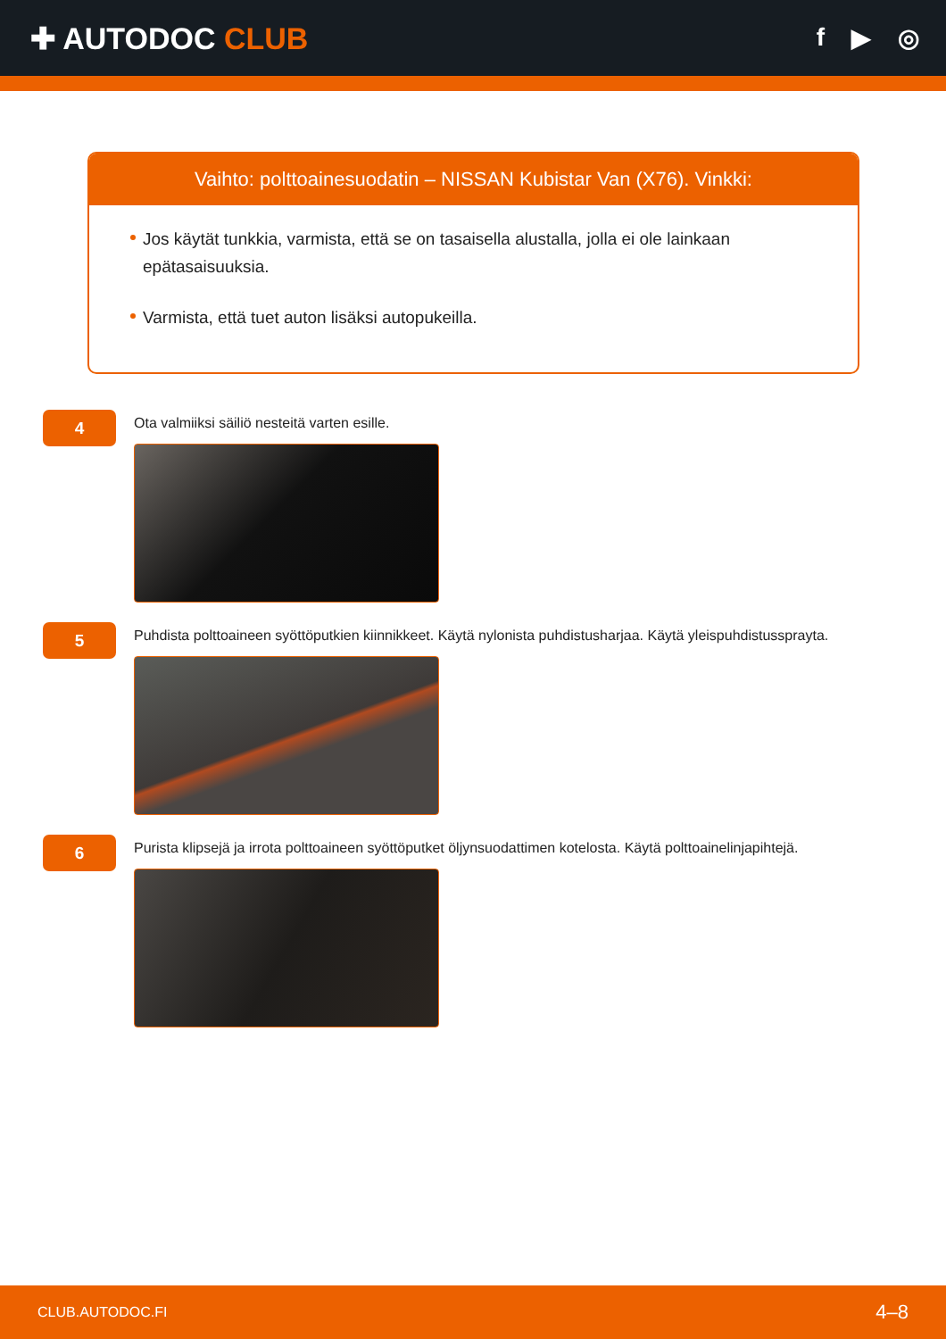✚ AUTODOC CLUB
f ▶ ◎
Vaihto: polttoainesuodatin – NISSAN Kubistar Van (X76). Vinkki:
Jos käytät tunkkia, varmista, että se on tasaisella alustalla, jolla ei ole lainkaan epätasaisuuksia.
Varmista, että tuet auton lisäksi autopukeilla.
4
Ota valmiiksi säiliö nesteitä varten esille.
5
Puhdista polttoaineen syöttöputkien kiinnikkeet. Käytä nylonista puhdistusharjaa. Käytä yleispuhdistussprayta.
6
Purista klipsejä ja irrota polttoaineen syöttöputket öljynsuodattimen kotelosta. Käytä polttoainelinjapihtejä.
CLUB.AUTODOC.FI 4–8